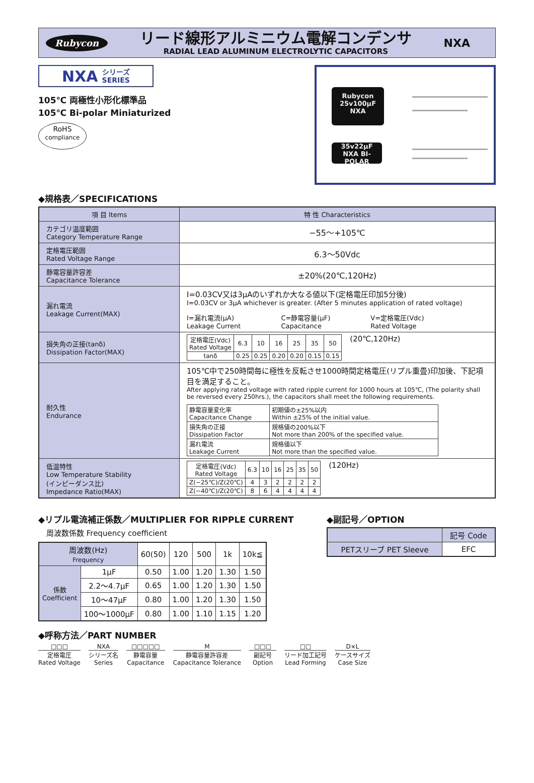Rubycon
リード線形アルミニウム電解コンデンサ
RADIAL LEAD ALUMINUM ELECTROLYTIC CAPACITORS
NXA
NXA シリーズ
SERIES
105℃ 両極性小形化標準品
105℃ Bi-polar Miniaturized
RoHS
compliance
Rubycon
25v100µF
NXA
35v22µF
NXA BI-POLAR
◆規格表／SPECIFICATIONS
| 項 目 Items | 特 性 Characteristics |
| --- | --- |
| カテゴリ温度範囲 Category Temperature Range | −55〜+105℃ |
| 定格電圧範囲 Rated Voltage Range | 6.3〜50Vdc |
| 静電容量許容差 Capacitance Tolerance | ±20%(20℃,120Hz) |
| 漏れ電流 Leakage Current(MAX) | I=0.03CV又は3µAのいずれか大なる値以下(定格電圧印加5分後) I=0.03CV or 3µA whichever is greater. (After 5 minutes application of rated voltage) I=漏れ電流(µA) Leakage Current C=静電容量(µF) Capacitance V=定格電圧(Vdc) Rated Voltage |
| 損失角の正接(tanδ) Dissipation Factor(MAX) | / 定格電圧(Vdc) Rated Voltage / 6.3 / 10 / 16 / 25 / 35 / 50 / / tanδ / 0.25 / 0.25 / 0.20 / 0.20 / 0.15 / 0.15 / (20℃,120Hz) |
| 耐久性 Endurance | 105℃中で250時間毎に極性を反転させ1000時間定格電圧(リプル重畳)印加後、下記項目を満足すること。 After applying rated voltage with rated ripple current for 1000 hours at 105℃, (The polarity shall be reversed every 250hrs.), the capacitors shall meet the following requirements. / 静電容量変化率 Capacitance Change / 初期値の±25%以内 Within ±25% of the initial value. / / 損失角の正接 Dissipation Factor / 規格値の200%以下 Not more than 200% of the specified value. / / 漏れ電流 Leakage Current / 規格値以下 Not more than the specified value. / |
| 低温特性 Low Temperature Stability (インピーダンス比) Impedance Ratio(MAX) | / 定格電圧(Vdc) Rated Voltage / 6.3 / 10 / 16 / 25 / 35 / 50 / / Z(−25℃)/Z(20℃) / 4 / 3 / 2 / 2 / 2 / 2 / / Z(−40℃)/Z(20℃) / 8 / 6 / 4 / 4 / 4 / 4 / (120Hz) |
◆リプル電流補正係数／MULTIPLIER FOR RIPPLE CURRENT
周波数係数 Frequency coefficient
| 周波数(Hz) Frequency | | 60(50) | 120 | 500 | 1k | 10k≦ |
| 係数 Coefficient | 1µF | 0.50 | 1.00 | 1.20 | 1.30 | 1.50 |
| | 2.2〜4.7µF | 0.65 | 1.00 | 1.20 | 1.30 | 1.50 |
| | 10〜47µF | 0.80 | 1.00 | 1.20 | 1.30 | 1.50 |
| | 100〜1000µF | 0.80 | 1.00 | 1.10 | 1.15 | 1.20 |
◆副記号／OPTION
| | 記号 Code |
| PETスリーブ PET Sleeve | EFC |
◆呼称方法／PART NUMBER
□□□
定格電圧
Rated Voltage
NXA
シリーズ名
Series
□□□□□
静電容量
Capacitance
M
静電容量許容差
Capacitance Tolerance
□□□
副記号
Option
□□
リード加工記号
Lead Forming
D×L
ケースサイズ
Case Size